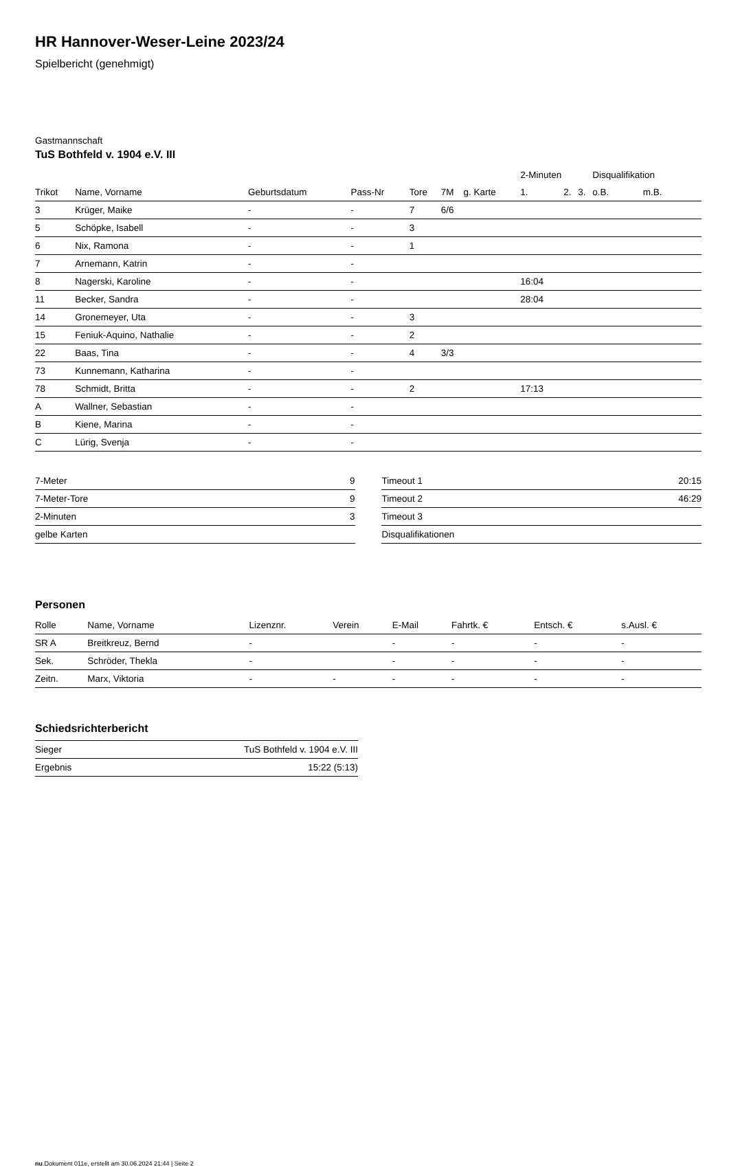HR Hannover-Weser-Leine 2023/24
Spielbericht (genehmigt)
Gastmannschaft
TuS Bothfeld v. 1904 e.V. III
| | | | | | | | 2-Minuten | | | Disqualifikation | |
| --- | --- | --- | --- | --- | --- | --- | --- | --- | --- | --- | --- |
| Trikot | Name, Vorname | Geburtsdatum | Pass-Nr | Tore | 7M | g. Karte | 1. | 2. | 3. | o.B. | m.B. |
| 3 | Krüger, Maike | - | - | 7 | 6/6 | | | | | | |
| 5 | Schöpke, Isabell | - | - | 3 | | | | | | | |
| 6 | Nix, Ramona | - | - | 1 | | | | | | | |
| 7 | Arnemann, Katrin | - | - | | | | | | | | |
| 8 | Nagerski, Karoline | - | - | | | | 16:04 | | | | |
| 11 | Becker, Sandra | - | - | | | | 28:04 | | | | |
| 14 | Gronemeyer, Uta | - | - | 3 | | | | | | | |
| 15 | Feniuk-Aquino, Nathalie | - | - | 2 | | | | | | | |
| 22 | Baas, Tina | - | - | 4 | 3/3 | | | | | | |
| 73 | Kunnemann, Katharina | - | - | | | | | | | | |
| 78 | Schmidt, Britta | - | - | 2 | | | 17:13 | | | | |
| A | Wallner, Sebastian | - | - | | | | | | | | |
| B | Kiene, Marina | - | - | | | | | | | | |
| C | Lürig, Svenja | - | - | | | | | | | | |
| 7-Meter | 9 |
| 7-Meter-Tore | 9 |
| 2-Minuten | 3 |
| gelbe Karten | |
| Timeout 1 | 20:15 |
| Timeout 2 | 46:29 |
| Timeout 3 | |
| Disqualifikationen | |
Personen
| Rolle | Name, Vorname | Lizenznr. | Verein | E-Mail | Fahrtk. € | Entsch. € | s.Ausl. € |
| --- | --- | --- | --- | --- | --- | --- | --- |
| SR A | Breitkreuz, Bernd | - | | - | - | - | - |
| Sek. | Schröder, Thekla | - | | - | - | - | - |
| Zeitn. | Marx, Viktoria | - | - | - | - | - | - |
Schiedsrichterbericht
| Sieger | TuS Bothfeld v. 1904 e.V. III |
| Ergebnis | 15:22 (5:13) |
nu.Dokument 011e, erstellt am 30.06.2024 21:44 | Seite 2